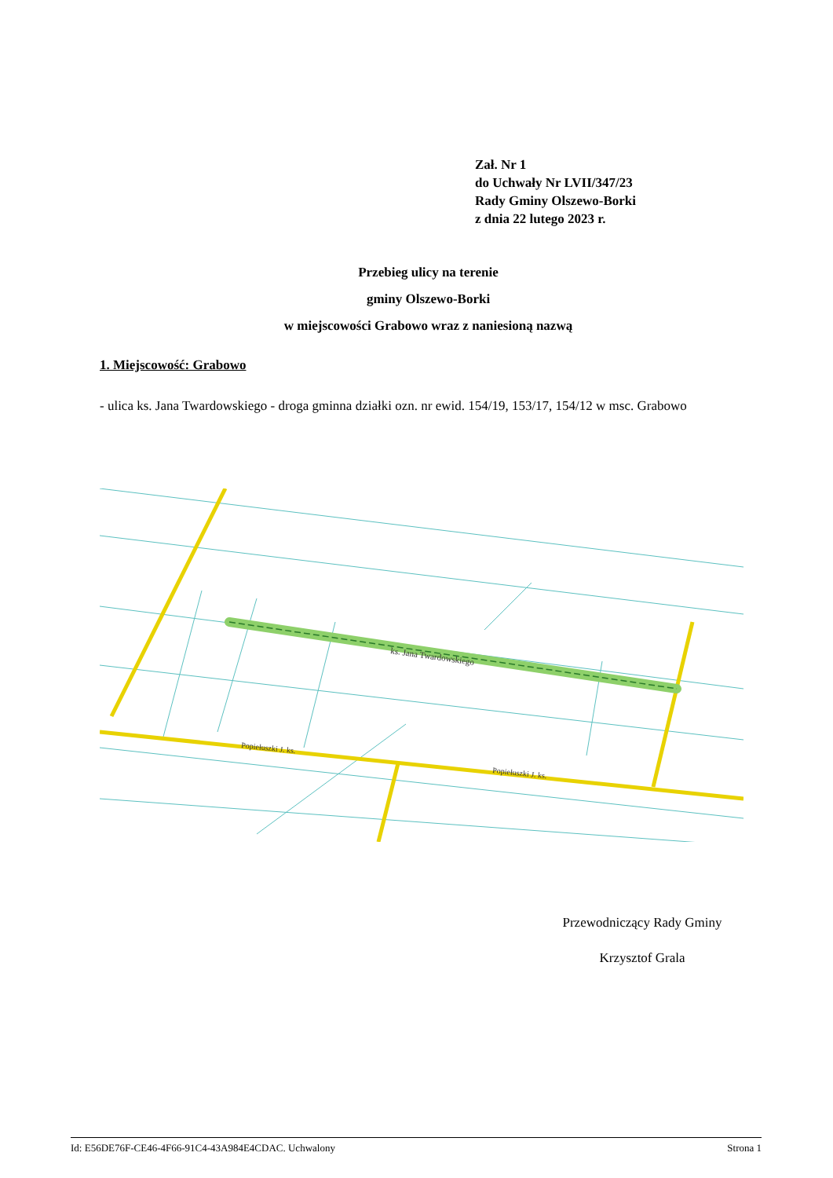Zał. Nr 1
do Uchwały Nr LVII/347/23
Rady Gminy Olszewo-Borki
z dnia 22 lutego 2023 r.
Przebieg ulicy na terenie
gminy Olszewo-Borki
w miejscowości Grabowo wraz z naniesioną nazwą
1. Miejscowość: Grabowo
- ulica ks. Jana Twardowskiego - droga gminna działki ozn. nr ewid. 154/19, 153/17, 154/12 w msc. Grabowo
ks. Jana Twardowskiego
Popiełuszki J. ks.
Popiełuszki J. ks.
Przewodniczący Rady Gminy
Krzysztof Grala
Id: E56DE76F-CE46-4F66-91C4-43A984E4CDAC. Uchwalony Strona 1